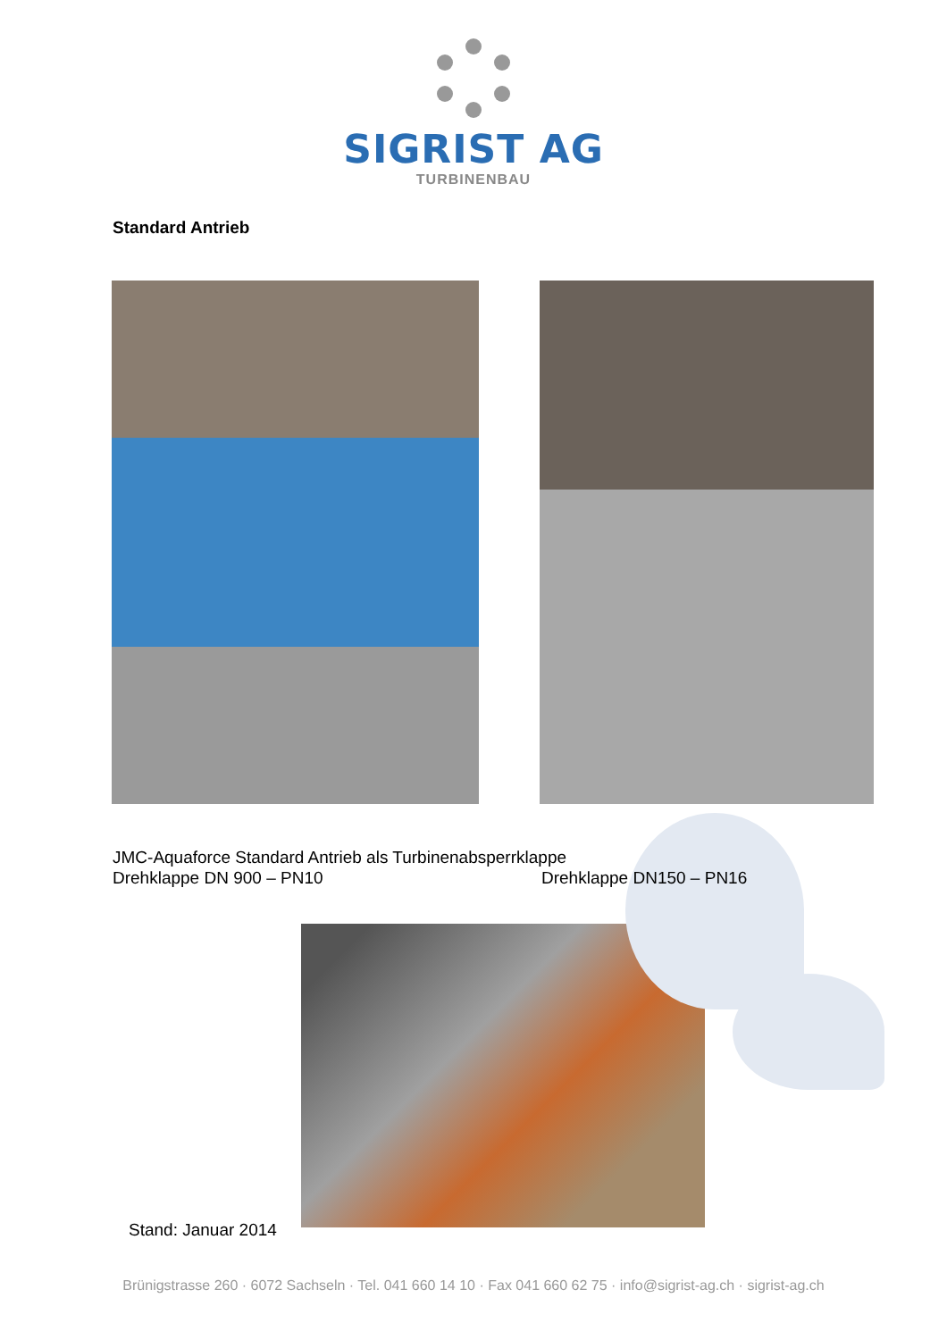SIGRIST AG
TURBINENBAU
Standard Antrieb
JMC-Aquaforce Standard Antrieb als Turbinenabsperrklappe
Drehklappe DN 900 – PN10 Drehklappe DN150 – PN16
Stand: Januar 2014
Brünigstrasse 260 · 6072 Sachseln · Tel. 041 660 14 10 · Fax 041 660 62 75 · info@sigrist-ag.ch · sigrist-ag.ch